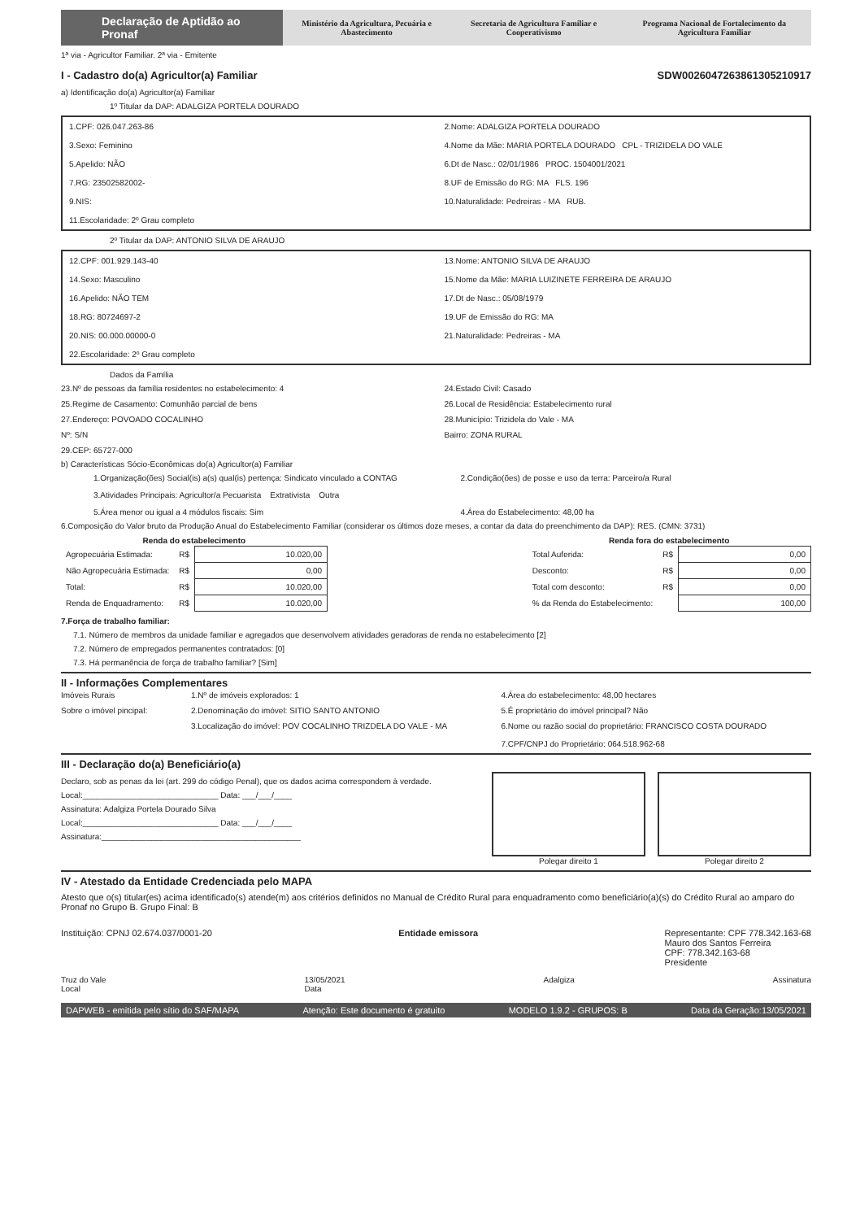Declaração de Aptidão ao Pronaf
Ministério da Agricultura, Pecuária e Abastecimento
Secretaria de Agricultura Familiar e Cooperativismo
Programa Nacional de Fortalecimento da Agricultura Familiar
1ª via - Agricultor Familiar. 2ª via - Emitente
I - Cadastro do(a) Agricultor(a) Familiar
SDW0026047263861305210917
a) Identificação do(a) Agricultor(a) Familiar
1º Titular da DAP: ADALGIZA PORTELA DOURADO
1.CPF: 026.047.263-86
2.Nome: ADALGIZA PORTELA DOURADO
3.Sexo: Feminino
4.Nome da Mãe: MARIA PORTELA DOURADO CPL - TRIZIDELA DO VALE
5.Apelido: NÃO
6.Dt de Nasc.: 02/01/1986 PROC. 1504001/2021
7.RG: 23502582002-
8.UF de Emissão do RG: MA FLS. 196
9.NIS:
10.Naturalidade: Pedreiras - MA RUB.
11.Escolaridade: 2º Grau completo
2º Titular da DAP: ANTONIO SILVA DE ARAUJO
12.CPF: 001.929.143-40
13.Nome: ANTONIO SILVA DE ARAUJO
14.Sexo: Masculino
15.Nome da Mãe: MARIA LUIZINETE FERREIRA DE ARAUJO
16.Apelido: NÃO TEM
17.Dt de Nasc.: 05/08/1979
18.RG: 80724697-2
19.UF de Emissão do RG: MA
20.NIS: 00.000.00000-0
21.Naturalidade: Pedreiras - MA
22.Escolaridade: 2º Grau completo
Dados da Família
23.Nº de pessoas da família residentes no estabelecimento: 4
24.Estado Civil: Casado
25.Regime de Casamento: Comunhão parcial de bens
26.Local de Residência: Estabelecimento rural
27.Endereço: POVOADO COCALINHO
28.Município: Trizidela do Vale - MA
Nº: S/N
Bairro: ZONA RURAL
29.CEP: 65727-000
b) Características Sócio-Econômicas do(a) Agricultor(a) Familiar
1.Organização(ões) Social(is) a(s) qual(is) pertença: Sindicato vinculado a CONTAG
2.Condição(ões) de posse e uso da terra: Parceiro/a Rural
3.Atividades Principais: Agricultor/a Pecuarista Extrativista Outra
5.Área menor ou igual a 4 módulos fiscais: Sim
4.Área do Estabelecimento: 48,00 ha
6.Composição do Valor bruto da Produção Anual do Estabelecimento Familiar (considerar os últimos doze meses, a contar da data do preenchimento da DAP): RES. (CMN: 3731)
| Renda do estabelecimento | | |
| --- | --- | --- |
| Agropecuária Estimada: | R$ | 10.020,00 |
| Não Agropecuária Estimada: | R$ | 0,00 |
| Total: | R$ | 10.020,00 |
| Renda de Enquadramento: | R$ | 10.020,00 |
| Renda fora do estabelecimento | | |
| --- | --- | --- |
| Total Auferida: | R$ | 0,00 |
| Desconto: | R$ | 0,00 |
| Total com desconto: | R$ | 0,00 |
| % da Renda do Estabelecimento: | | 100,00 |
7.Força de trabalho familiar:
7.1. Número de membros da unidade familiar e agregados que desenvolvem atividades geradoras de renda no estabelecimento [2]
7.2. Número de empregados permanentes contratados: [0]
7.3. Há permanência de força de trabalho familiar? [Sim]
II - Informações Complementares
Imóveis Rurais
1.Nº de imóveis explorados: 1
4.Área do estabelecimento: 48,00 hectares
Sobre o imóvel pincipal:
2.Denominação do imóvel: SITIO SANTO ANTONIO
5.É proprietário do imóvel principal? Não
3.Localização do imóvel: POV COCALINHO TRIZDELA DO VALE - MA
6.Nome ou razão social do proprietário: FRANCISCO COSTA DOURADO
7.CPF/CNPJ do Proprietário: 064.518.962-68
III - Declaração do(a) Beneficiário(a)
Declaro, sob as penas da lei (art. 299 do código Penal), que os dados acima correspondem à verdade.
Local:______________________________ Data: ___/___/____
Assinatura: Adalgiza Portela Dourado Silva
Local:______________________________ Data: ___/___/____
Assinatura:____________________________________________
Polegar direito 1 Polegar direito 2
IV - Atestado da Entidade Credenciada pelo MAPA
Atesto que o(s) titular(es) acima identificado(s) atende(m) aos critérios definidos no Manual de Crédito Rural para enquadramento como beneficiário(a)(s) do Crédito Rural ao amparo do Pronaf no Grupo B. Grupo Final: B
Instituição: CPNJ 02.674.037/0001-20
Entidade emissora Representante: CPF 778.342.163-68
Mauro dos Santos Ferreira
CPF: 778.342.163-68
Presidente
Truz do Vale
Local
13/05/2021
Data
Adalgiza Assinatura
DAPWEB - emitida pelo sítio do SAF/MAPA Atenção: Este documento é gratuito MODELO 1.9.2 - GRUPOS: B Data da Geração:13/05/2021